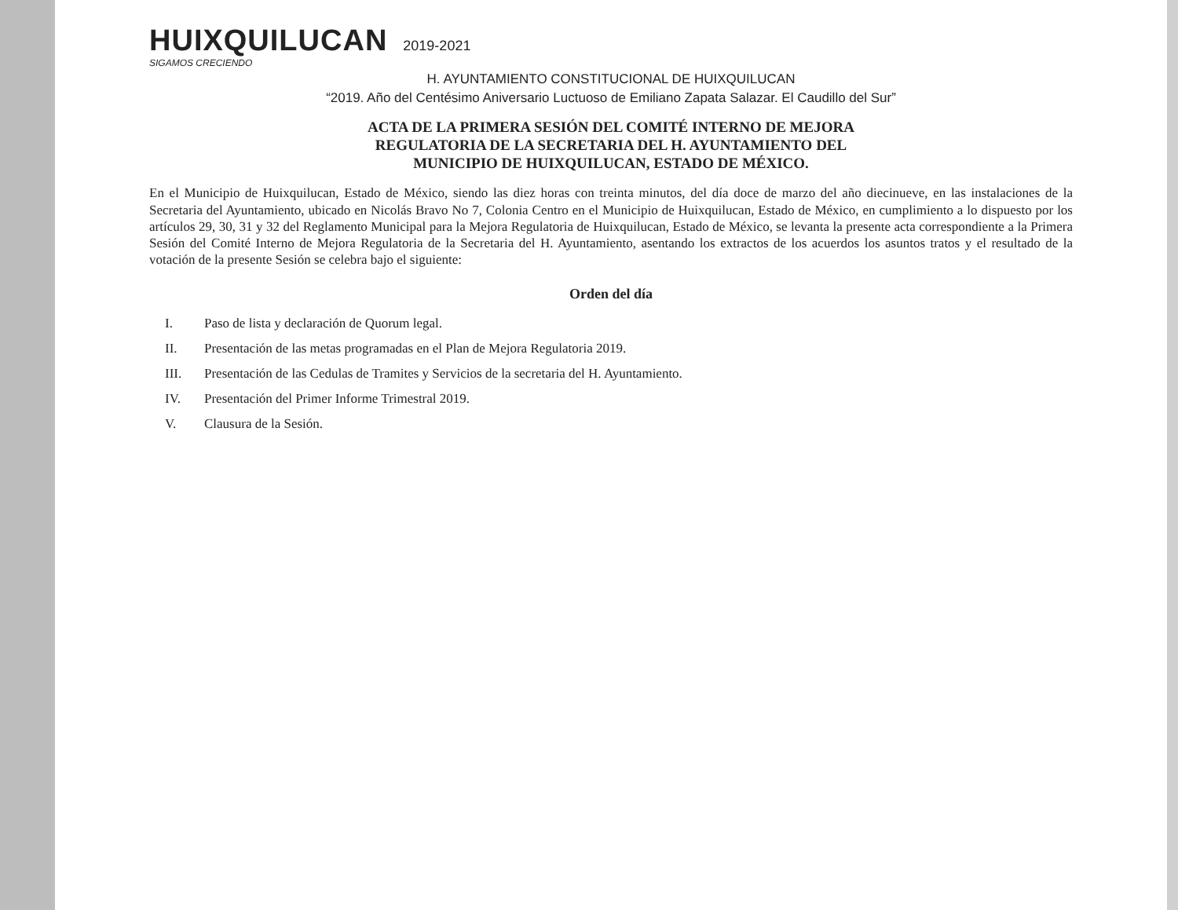HUIXQUILUCAN
SIGAMOS CRECIENDO
2019-2021
H. AYUNTAMIENTO CONSTITUCIONAL DE HUIXQUILUCAN
“2019. Año del Centésimo Aniversario Luctuoso de Emiliano Zapata Salazar. El Caudillo del Sur”
ACTA DE LA PRIMERA SESIÓN DEL COMITÉ INTERNO DE MEJORA
REGULATORIA DE LA SECRETARIA DEL H. AYUNTAMIENTO DEL
MUNICIPIO DE HUIXQUILUCAN, ESTADO DE MÉXICO.
En el Municipio de Huixquilucan, Estado de México, siendo las diez horas con treinta minutos, del día doce de marzo del año diecinueve, en las instalaciones de la Secretaria del Ayuntamiento, ubicado en Nicolás Bravo No 7, Colonia Centro en el Municipio de Huixquilucan, Estado de México, en cumplimiento a lo dispuesto por los artículos 29, 30, 31 y 32 del Reglamento Municipal para la Mejora Regulatoria de Huixquilucan, Estado de México, se levanta la presente acta correspondiente a la Primera Sesión del Comité Interno de Mejora Regulatoria de la Secretaria del H. Ayuntamiento, asentando los extractos de los acuerdos los asuntos tratos y el resultado de la votación de la presente Sesión se celebra bajo el siguiente:
Orden del día
I. Paso de lista y declaración de Quorum legal.
II. Presentación de las metas programadas en el Plan de Mejora Regulatoria 2019.
III. Presentación de las Cedulas de Tramites y Servicios de la secretaria del H. Ayuntamiento.
IV. Presentación del Primer Informe Trimestral 2019.
V. Clausura de la Sesión.